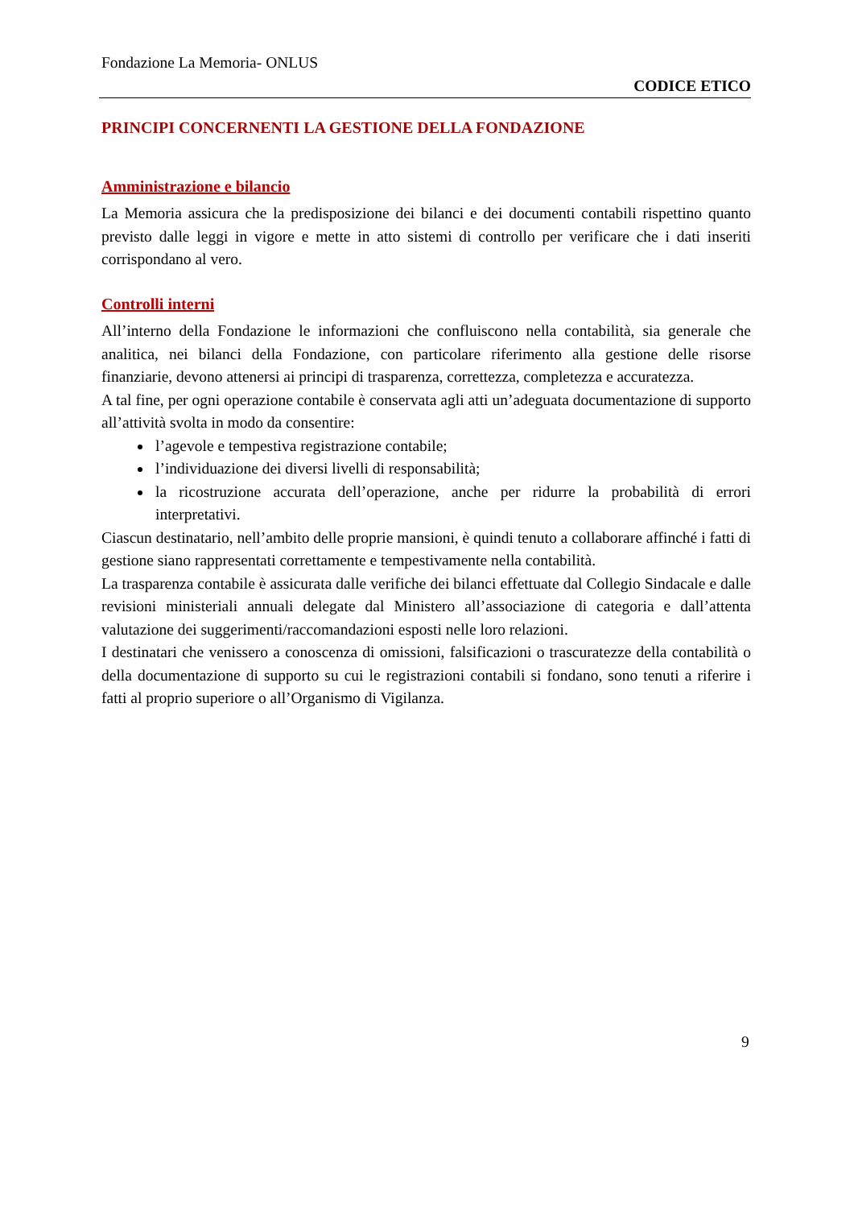Fondazione La Memoria- ONLUS
CODICE ETICO
PRINCIPI CONCERNENTI LA GESTIONE DELLA FONDAZIONE
Amministrazione e bilancio
La Memoria assicura che la predisposizione dei bilanci e dei documenti contabili rispettino quanto previsto dalle leggi in vigore e mette in atto sistemi di controllo per verificare che i dati inseriti corrispondano al vero.
Controlli interni
All’interno della Fondazione le informazioni che confluiscono nella contabilità, sia generale che analitica, nei bilanci della Fondazione, con particolare riferimento alla gestione delle risorse finanziarie, devono attenersi ai principi di trasparenza, correttezza, completezza e accuratezza.
A tal fine, per ogni operazione contabile è conservata agli atti un’adeguata documentazione di supporto all’attività svolta in modo da consentire:
l’agevole e tempestiva registrazione contabile;
l’individuazione dei diversi livelli di responsabilità;
la ricostruzione accurata dell’operazione, anche per ridurre la probabilità di errori interpretativi.
Ciascun destinatario, nell’ambito delle proprie mansioni, è quindi tenuto a collaborare affinché i fatti di gestione siano rappresentati correttamente e tempestivamente nella contabilità.
La trasparenza contabile è assicurata dalle verifiche dei bilanci effettuate dal Collegio Sindacale e dalle revisioni ministeriali annuali delegate dal Ministero all’associazione di categoria e dall’attenta valutazione dei suggerimenti/raccomandazioni esposti nelle loro relazioni.
I destinatari che venissero a conoscenza di omissioni, falsificazioni o trascuratezze della contabilità o della documentazione di supporto su cui le registrazioni contabili si fondano, sono tenuti a riferire i fatti al proprio superiore o all’Organismo di Vigilanza.
9